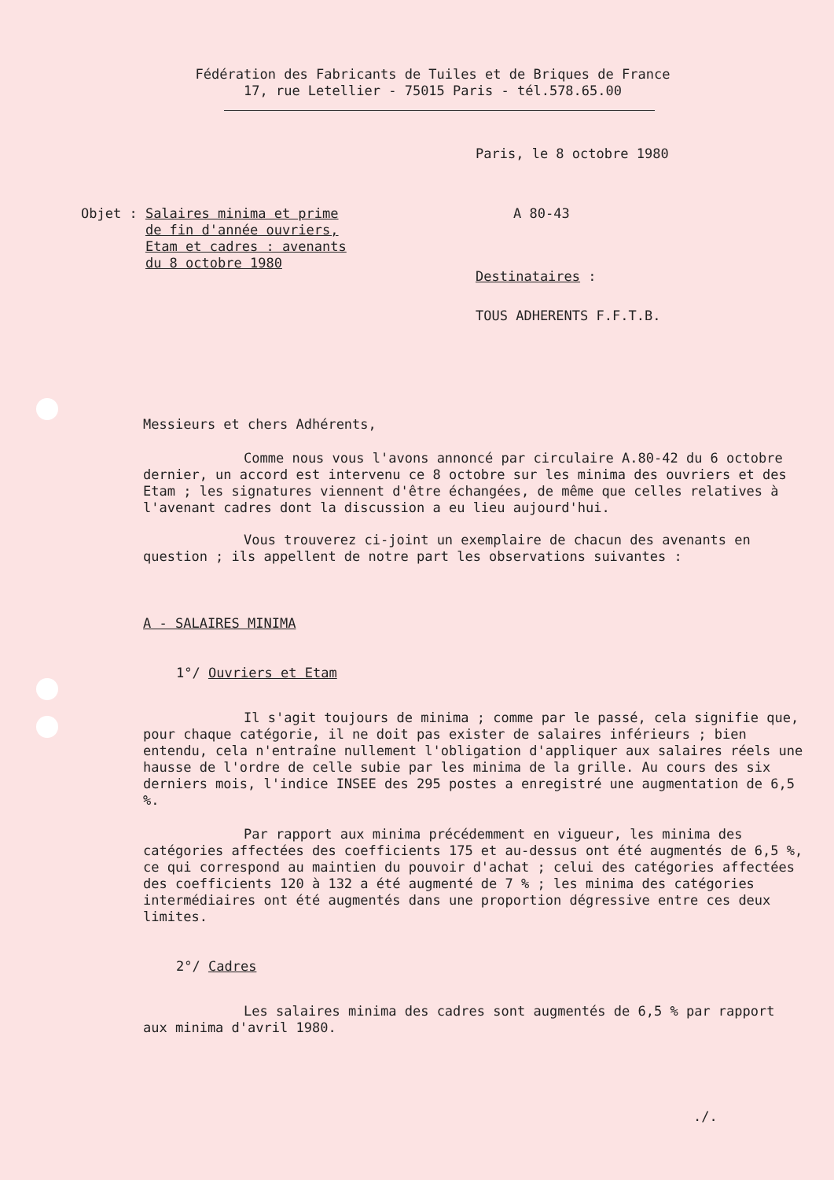Fédération des Fabricants de Tuiles et de Briques de France
17, rue Letellier - 75015 Paris - tél.578.65.00
Paris, le 8 octobre 1980
Objet : Salaires minima et prime
de fin d'année ouvriers,
Etam et cadres : avenants
du 8 octobre 1980
A 80-43
Destinataires :
TOUS ADHERENTS F.F.T.B.
Messieurs et chers Adhérents,
Comme nous vous l'avons annoncé par circulaire A.80-42 du 6 octobre dernier, un accord est intervenu ce 8 octobre sur les minima des ouvriers et des Etam ; les signatures viennent d'être échangées, de même que celles relatives à l'avenant cadres dont la discussion a eu lieu aujourd'hui.
Vous trouverez ci-joint un exemplaire de chacun des avenants en question ; ils appellent de notre part les observations suivantes :
A - SALAIRES MINIMA
1°/ Ouvriers et Etam
Il s'agit toujours de minima ; comme par le passé, cela signifie que, pour chaque catégorie, il ne doit pas exister de salaires inférieurs ; bien entendu, cela n'entraîne nullement l'obligation d'appliquer aux salaires réels une hausse de l'ordre de celle subie par les minima de la grille. Au cours des six derniers mois, l'indice INSEE des 295 postes a enregistré une augmentation de 6,5 %.
Par rapport aux minima précédemment en vigueur, les minima des catégories affectées des coefficients 175 et au-dessus ont été augmentés de 6,5 %, ce qui correspond au maintien du pouvoir d'achat ; celui des catégories affectées des coefficients 120 à 132 a été augmenté de 7 % ; les minima des catégories intermédiaires ont été augmentés dans une proportion dégressive entre ces deux limites.
2°/ Cadres
Les salaires minima des cadres sont augmentés de 6,5 % par rapport aux minima d'avril 1980.
./.